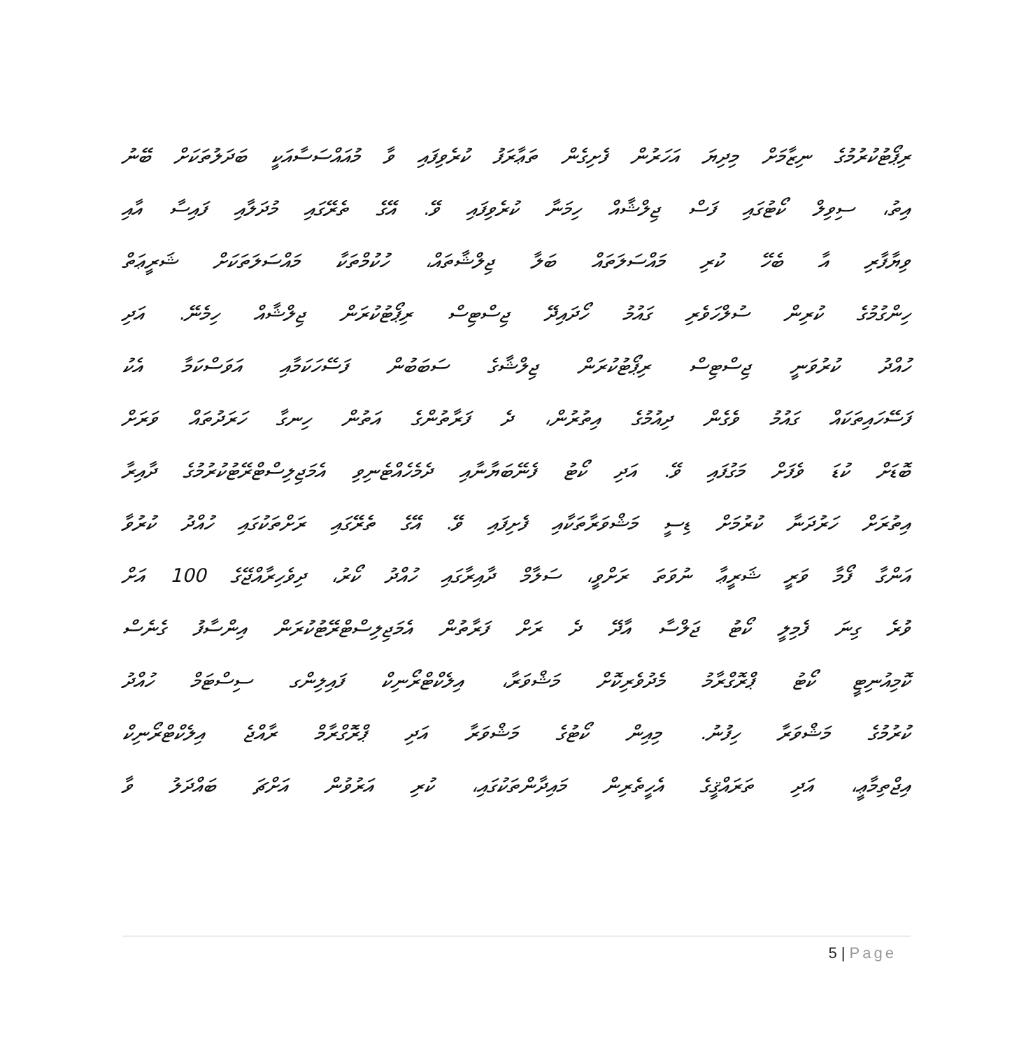ރިޕޯޓުކުރުމުގެ ނިޒާމަށް މިދިޔަ އަހަރުން ފެށިގެން ތަޢާރަފު ކުރެވިފައި ވާ މުއައްސަސާއަކީ ބަދަލުތަކަށް ބޭނު
އިތު، ސިވިލް ކޯޓުގައި ފަސް ޖިލްޝާއް ހިމަނާ ކުރެވިފައި ވޭ. އޭގެ ތެރޭގައި މުދަލާއި ފައިސާ އާއި
ވިޔާފާރި އާ ބެހޭ ކުރި މައްސަލަތައް ބަލާ ޖިލްޝާތައް، ހުކުމްތަކާ މައްސަލަތަކަށް ޝަރީޢަތް
ހިންގުމުގެ ކުރިން ސުލްހަވެރި ގައުމު ހޯދައިދޭ ޖިސްޓިސް ރިޕޯޓުކުރަން ޖިލްޝާއް ހިމެނޭ. އަދި
ހުއްދު ކުރުވަނީ ޖިސްޓިސް ރިޕޯޓުކުރަން ޖިލްޝާގެ ސަބަބުން ފަސޭހަކަމާއި އަވަސްކަމާ އެކު
ފަސޭހައިތަކައް ގައުމު ވެގެން ދިއުމުގެ އިތުރުން، ދެ ފަރާތުންގެ އަތުން ހިނގާ ހަރަދުތައް ވަރަށް
ބޮޑަށް ކުޑަ ވެފަށް މަގުފައި ވޭ. އަދި ކޯޓު ފެނޭބަޔާނާއި ދެމެހެއްޓެނިވި އެމަޖިލިސްޓްރޭޓުކުރުމުގެ ދާއިރާ
އިތުރަށް ހަރުދަނާ ކުރުމަށް ޑިސީ މަޝްވަރާތަކާއި ފެށިފައި ވޭ. އޭގެ ތެރޭގައި ރަށްތަކުގައި ހުއްދު ކުރުވާ
އަންގާ ފޯމާ ވަރީ ޝަރީޢާ ނުވަތަ ރަށްވީ، ސަލާމް ދާއިރާގައި ހުއްދު ކޯރު، ދިވެހިރާއްޖޭގެ 100 އަށް
ވުރެ ގިނަ ފެމިލީ ކޯޓު ޖަލްސާ އާދޭ ދެ ރަށް ފަރާތުން އެމަޖިލިސްޓްރޭޓުކުރަން އިންސާފު ގެނެސް
ކޮމިއުނިޓީ ކޯޓު ޕްރޮގްރާމު މެދުވެރިކޮށް މަޝްވަރާ، އިލެކްޓްރޯނިކް ފައިލިންގ ސިސްޓަމް ހުއްދު
ކުރުމުގެ މަޝްވަރާ ހިފުނު. މިއިން ކޯޓުގެ މަޝްވަރާ އަދި ޕްރޮގްރާމް ރާއްޖެ އިލެކްޓްރޯނިކް
އިޖްތިމާޢީ، އަދި ތަރައްޤީގެ އެހީތެރިން މައިދާންތަކުގައި، ކުރި އަރުވުން އަށްޗަ ބައްދަލު ވާ
5 | Page